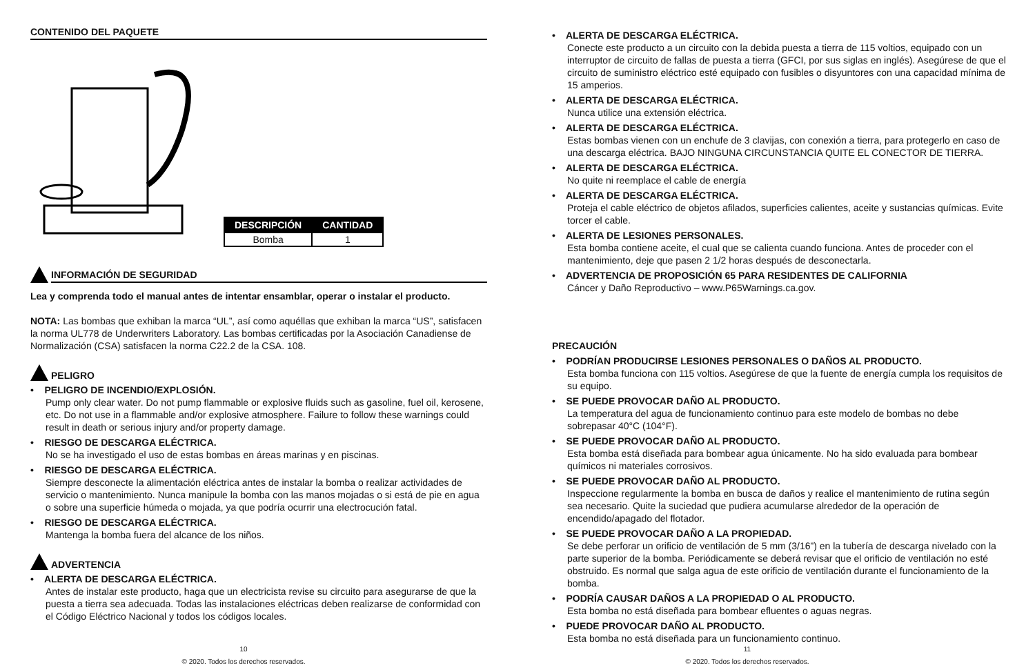CONTENIDO DEL PAQUETE
| DESCRIPCIÓN | CANTIDAD |
| --- | --- |
| Bomba | 1 |
INFORMACIÓN DE SEGURIDAD
Lea y comprenda todo el manual antes de intentar ensamblar, operar o instalar el producto.
NOTA: Las bombas que exhiban la marca “UL”, así como aquéllas que exhiban la marca “US”, satisfacen la norma UL778 de Underwriters Laboratory. Las bombas certificadas por la Asociación Canadiense de Normalización (CSA) satisfacen la norma C22.2 de la CSA. 108.
PELIGRO
• PELIGRO DE INCENDIO/EXPLOSIÓN.
Pump only clear water. Do not pump flammable or explosive fluids such as gasoline, fuel oil, kerosene, etc. Do not use in a flammable and/or explosive atmosphere. Failure to follow these warnings could result in death or serious injury and/or property damage.
• RIESGO DE DESCARGA ELÉCTRICA.
No se ha investigado el uso de estas bombas en áreas marinas y en piscinas.
• RIESGO DE DESCARGA ELÉCTRICA.
Siempre desconecte la alimentación eléctrica antes de instalar la bomba o realizar actividades de servicio o mantenimiento. Nunca manipule la bomba con las manos mojadas o si está de pie en agua o sobre una superficie húmeda o mojada, ya que podría ocurrir una electrocución fatal.
• RIESGO DE DESCARGA ELÉCTRICA.
Mantenga la bomba fuera del alcance de los niños.
ADVERTENCIA
• ALERTA DE DESCARGA ELÉCTRICA.
Antes de instalar este producto, haga que un electricista revise su circuito para asegurarse de que la puesta a tierra sea adecuada. Todas las instalaciones eléctricas deben realizarse de conformidad con el Código Eléctrico Nacional y todos los códigos locales.
10
© 2020. Todos los derechos reservados.
• ALERTA DE DESCARGA ELÉCTRICA.
Conecte este producto a un circuito con la debida puesta a tierra de 115 voltios, equipado con un interruptor de circuito de fallas de puesta a tierra (GFCI, por sus siglas en inglés). Asegúrese de que el circuito de suministro eléctrico esté equipado con fusibles o disyuntores con una capacidad mínima de 15 amperios.
• ALERTA DE DESCARGA ELÉCTRICA.
Nunca utilice una extensión eléctrica.
• ALERTA DE DESCARGA ELÉCTRICA.
Estas bombas vienen con un enchufe de 3 clavijas, con conexión a tierra, para protegerlo en caso de una descarga eléctrica. BAJO NINGUNA CIRCUNSTANCIA QUITE EL CONECTOR DE TIERRA.
• ALERTA DE DESCARGA ELÉCTRICA.
No quite ni reemplace el cable de energía
• ALERTA DE DESCARGA ELÉCTRICA.
Proteja el cable eléctrico de objetos afilados, superficies calientes, aceite y sustancias químicas. Evite torcer el cable.
• ALERTA DE LESIONES PERSONALES.
Esta bomba contiene aceite, el cual que se calienta cuando funciona. Antes de proceder con el mantenimiento, deje que pasen 2 1/2 horas después de desconectarla.
• ADVERTENCIA DE PROPOSICIÓN 65 PARA RESIDENTES DE CALIFORNIA
Cáncer y Daño Reproductivo – www.P65Warnings.ca.gov.
PRECAUCIÓN
• PODRÍAN PRODUCIRSE LESIONES PERSONALES O DAÑOS AL PRODUCTO.
Esta bomba funciona con 115 voltios. Asegúrese de que la fuente de energía cumpla los requisitos de su equipo.
• SE PUEDE PROVOCAR DAÑO AL PRODUCTO.
La temperatura del agua de funcionamiento continuo para este modelo de bombas no debe sobrepasar 40°C (104°F).
• SE PUEDE PROVOCAR DAÑO AL PRODUCTO.
Esta bomba está diseñada para bombear agua únicamente. No ha sido evaluada para bombear químicos ni materiales corrosivos.
• SE PUEDE PROVOCAR DAÑO AL PRODUCTO.
Inspeccione regularmente la bomba en busca de daños y realice el mantenimiento de rutina según sea necesario. Quite la suciedad que pudiera acumularse alrededor de la operación de encendido/apagado del flotador.
• SE PUEDE PROVOCAR DAÑO A LA PROPIEDAD.
Se debe perforar un orificio de ventilación de 5 mm (3/16”) en la tubería de descarga nivelado con la parte superior de la bomba. Periódicamente se deberá revisar que el orificio de ventilación no esté obstruido. Es normal que salga agua de este orificio de ventilación durante el funcionamiento de la bomba.
• PODRÍA CAUSAR DAÑOS A LA PROPIEDAD O AL PRODUCTO.
Esta bomba no está diseñada para bombear efluentes o aguas negras.
• PUEDE PROVOCAR DAÑO AL PRODUCTO.
Esta bomba no está diseñada para un funcionamiento continuo.
11
© 2020. Todos los derechos reservados.